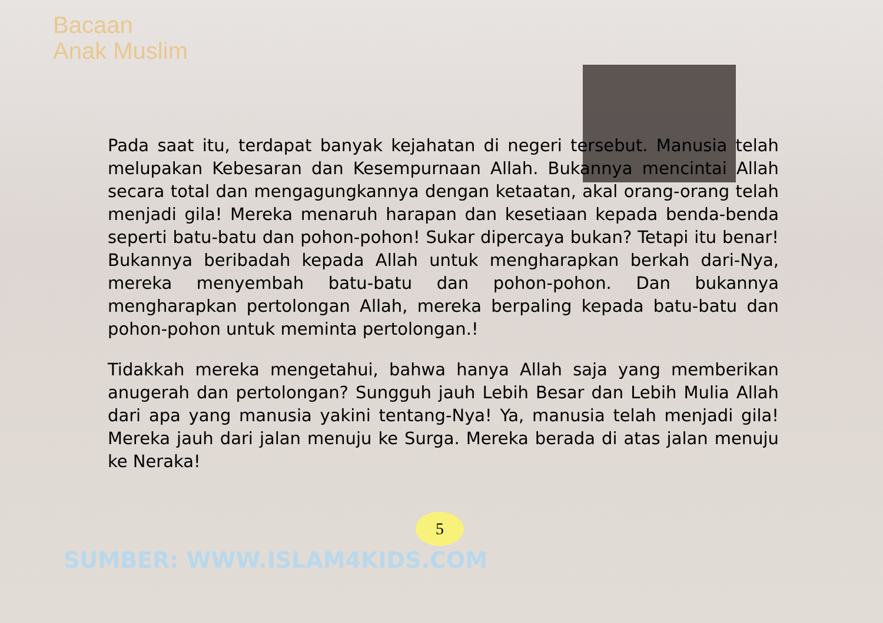Bacaan
Anak Muslim
Pada saat itu, terdapat banyak kejahatan di negeri tersebut. Manusia telah melupakan Kebesaran dan Kesempurnaan Allah. Bukannya mencintai Allah secara total dan mengagungkannya dengan ketaatan, akal orang-orang telah menjadi gila! Mereka menaruh harapan dan kesetiaan kepada benda-benda seperti batu-batu dan pohon-pohon! Sukar dipercaya bukan? Tetapi itu benar! Bukannya beribadah kepada Allah untuk mengharapkan berkah dari-Nya, mereka menyembah batu-batu dan pohon-pohon. Dan bukannya mengharapkan pertolongan Allah, mereka berpaling kepada batu-batu dan pohon-pohon untuk meminta pertolongan.!
Tidakkah mereka mengetahui, bahwa hanya Allah saja yang memberikan anugerah dan pertolongan? Sungguh jauh Lebih Besar dan Lebih Mulia Allah dari apa yang manusia yakini tentang-Nya! Ya, manusia telah menjadi gila! Mereka jauh dari jalan menuju ke Surga. Mereka berada di atas jalan menuju ke Neraka!
5
SUMBER: WWW.ISLAM4KIDS.COM